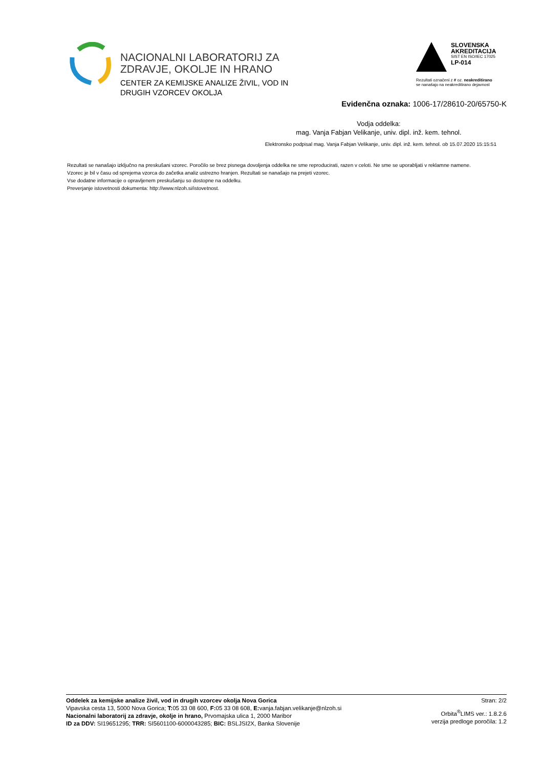NACIONALNI LABORATORIJ ZA
ZDRAVJE, OKOLJE IN HRANO
CENTER ZA KEMIJSKE ANALIZE ŽIVIL, VOD IN
DRUGIH VZORCEV OKOLJA
SLOVENSKA
AKREDITACIJA
SIST EN ISO/IEC 17025
LP-014
Rezultati označeni z # oz. neakreditirano
se nanašajo na neakreditirano dejavnost
Evidenčna oznaka: 1006-17/28610-20/65750-K
Vodja oddelka:
mag. Vanja Fabjan Velikanje, univ. dipl. inž. kem. tehnol.
Elektronsko podpisal mag. Vanja Fabjan Velikanje, univ. dipl. inž. kem. tehnol. ob 15.07.2020 15:15:51
Rezultati se nanašajo izključno na preskušani vzorec. Poročilo se brez pisnega dovoljenja oddelka ne sme reproducirati, razen v celoti. Ne sme se uporabljati v reklamne namene.
Vzorec je bil v času od sprejema vzorca do začetka analiz ustrezno hranjen. Rezultati se nanašajo na prejeti vzorec.
Vse dodatne informacije o opravljenem preskušanju so dostopne na oddelku.
Preverjanje istovetnosti dokumenta: http://www.nlzoh.si/istovetnost.
Oddelek za kemijske analize živil, vod in drugih vzorcev okolja Nova Gorica
Vipavska cesta 13, 5000 Nova Gorica; T: 05 33 08 600, F: 05 33 08 608, E: vanja.fabjan.velikanje@nlzoh.si
Nacionalni laboratorij za zdravje, okolje in hrano, Prvomajska ulica 1, 2000 Maribor
ID za DDV: SI19651295; TRR: SI5601100-6000043285; BIC: BSLJSI2X, Banka Slovenije
Stran: 2/2
Orbita<sup>®</sup>LIMS ver.: 1.8.2.6
verzija predloge poročila: 1.2